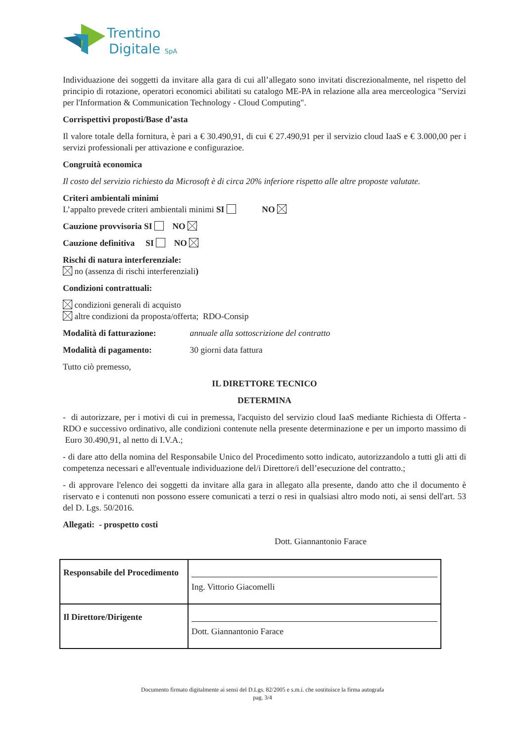Trentino
Digitale SpA
Individuazione dei soggetti da invitare alla gara di cui all’allegato sono invitati discrezionalmente, nel rispetto del principio di rotazione, operatori economici abilitati su catalogo ME-PA in relazione alla area merceologica "Servizi per l'Information & Communication Technology - Cloud Computing".
Corrispettivi proposti/Base d’asta
Il valore totale della fornitura, è pari a € 30.490,91, di cui € 27.490,91 per il servizio cloud IaaS e € 3.000,00 per i servizi professionali per attivazione e configurazioe.
Congruità economica
Il costo del servizio richiesto da Microsoft è di circa 20% inferiore rispetto alle altre proposte valutate.
Criteri ambientali minimi
L’appalto prevede criteri ambientali minimi SI NO
Cauzione provvisoria SI NO
Cauzione definitiva SI NO
Rischi di natura interferenziale:
no (assenza di rischi interferenziali)
Condizioni contrattuali:
condizioni generali di acquisto
altre condizioni da proposta/offerta; RDO-Consip
Modalità di fatturazione: annuale alla sottoscrizione del contratto
Modalità di pagamento: 30 giorni data fattura
Tutto ciò premesso,
IL DIRETTORE TECNICO
DETERMINA
- di autorizzare, per i motivi di cui in premessa, l'acquisto del servizio cloud IaaS mediante Richiesta di Offerta - RDO e successivo ordinativo, alle condizioni contenute nella presente determinazione e per un importo massimo di Euro 30.490,91, al netto di I.V.A.;
- di dare atto della nomina del Responsabile Unico del Procedimento sotto indicato, autorizzandolo a tutti gli atti di competenza necessari e all'eventuale individuazione del/i Direttore/i dell’esecuzione del contratto.;
- di approvare l'elenco dei soggetti da invitare alla gara in allegato alla presente, dando atto che il documento è riservato e i contenuti non possono essere comunicati a terzi o resi in qualsiasi altro modo noti, ai sensi dell'art. 53 del D. Lgs. 50/2016.
Allegati: - prospetto costi
Dott. Giannantonio Farace
| Responsabile del Procedimento | Ing. Vittorio Giacomelli |
| Il Direttore/Dirigente | Dott. Giannantonio Farace |
Documento firmato digitalmente ai sensi del D.Lgs. 82/2005 e s.m.i. che sostituisce la firma autografa
pag. 3/4